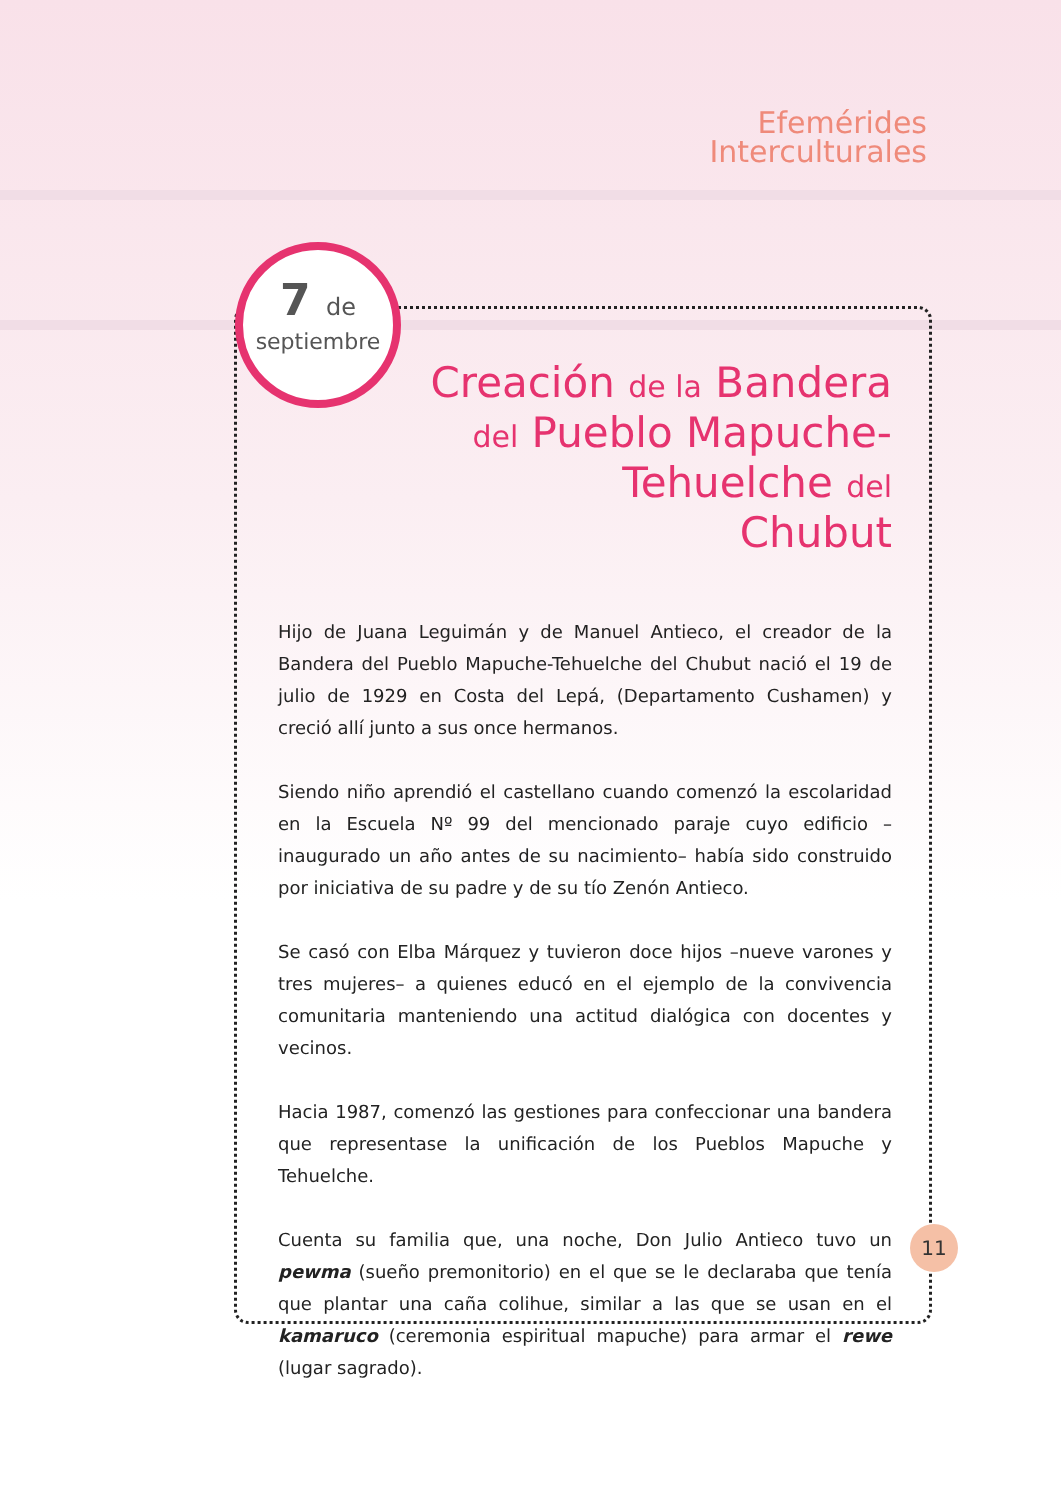Efemérides
Interculturales
7 de
septiembre
Creación de la Bandera
del Pueblo Mapuche-Tehuelche del
Chubut
Hijo de Juana Leguimán y de Manuel Antieco, el creador de la Bandera del Pueblo Mapuche-Tehuelche del Chubut nació el 19 de julio de 1929 en Costa del Lepá, (Departamento Cushamen) y creció allí junto a sus once hermanos.
Siendo niño aprendió el castellano cuando comenzó la escolaridad en la Escuela Nº 99 del mencionado paraje cuyo edificio –inaugurado un año antes de su nacimiento– había sido construido por iniciativa de su padre y de su tío Zenón Antieco.
Se casó con Elba Márquez y tuvieron doce hijos –nueve varones y tres mujeres– a quienes educó en el ejemplo de la convivencia comunitaria manteniendo una actitud dialógica con docentes y vecinos.
Hacia 1987, comenzó las gestiones para confeccionar una bandera que representase la unificación de los Pueblos Mapuche y Tehuelche.
Cuenta su familia que, una noche, Don Julio Antieco tuvo un pewma (sueño premonitorio) en el que se le declaraba que tenía que plantar una caña colihue, similar a las que se usan en el kamaruco (ceremonia espiritual mapuche) para armar el rewe (lugar sagrado).
11